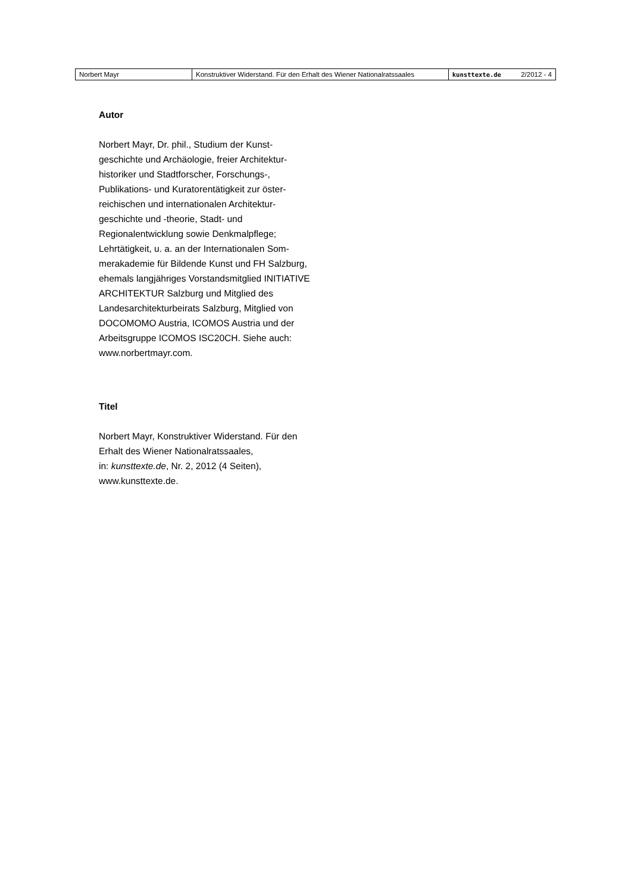| Norbert Mayr | Konstruktiver Widerstand. Für den Erhalt des Wiener Nationalratssaales | kunsttexte.de | 2/2012 - 4 |
Autor
Norbert Mayr, Dr. phil., Studium der Kunst­geschichte und Archäologie, freier Architektur­historiker und Stadtforscher, Forschungs-, Publikations- und Kuratorentätigkeit zur öster­reichischen und internationalen Architektur­geschichte und -theorie, Stadt- und Regionalentwicklung sowie Denkmalpflege; Lehrtätigkeit, u. a. an der Internationalen Som­merakademie für Bildende Kunst und FH Salzburg, ehemals langjähriges Vorstandsmitglied INITIATIVE ARCHITEKTUR Salzburg und Mitglied des Landesarchitekturbeirats Salzburg, Mitglied von DOCOMOMO Austria, ICOMOS Austria und der Arbeitsgruppe ICOMOS ISC20CH. Siehe auch: www.norbertmayr.com.
Titel
Norbert Mayr, Konstruktiver Widerstand. Für den Erhalt des Wiener Nationalratssaales,
in: kunsttexte.de, Nr. 2, 2012 (4 Seiten),
www.kunsttexte.de.